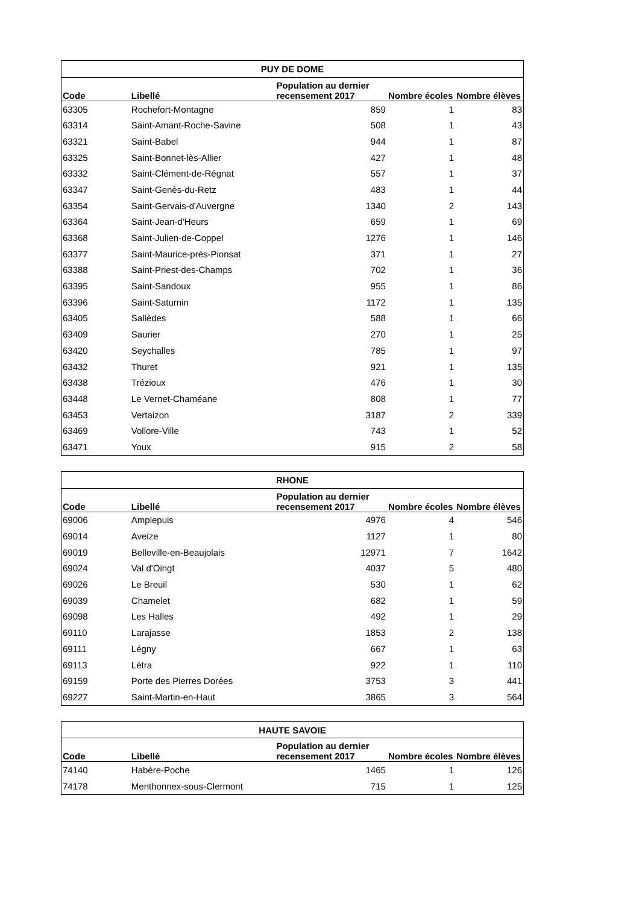| PUY DE DOME | | | | |
| --- | --- | --- | --- | --- |
| Code | Libellé | Population au dernier recensement 2017 | Nombre écoles | Nombre élèves |
| 63305 | Rochefort-Montagne | 859 | 1 | 83 |
| 63314 | Saint-Amant-Roche-Savine | 508 | 1 | 43 |
| 63321 | Saint-Babel | 944 | 1 | 87 |
| 63325 | Saint-Bonnet-lès-Allier | 427 | 1 | 48 |
| 63332 | Saint-Clément-de-Régnat | 557 | 1 | 37 |
| 63347 | Saint-Genès-du-Retz | 483 | 1 | 44 |
| 63354 | Saint-Gervais-d'Auvergne | 1340 | 2 | 143 |
| 63364 | Saint-Jean-d'Heurs | 659 | 1 | 69 |
| 63368 | Saint-Julien-de-Coppel | 1276 | 1 | 146 |
| 63377 | Saint-Maurice-près-Pionsat | 371 | 1 | 27 |
| 63388 | Saint-Priest-des-Champs | 702 | 1 | 36 |
| 63395 | Saint-Sandoux | 955 | 1 | 86 |
| 63396 | Saint-Saturnin | 1172 | 1 | 135 |
| 63405 | Sallèdes | 588 | 1 | 66 |
| 63409 | Saurier | 270 | 1 | 25 |
| 63420 | Seychalles | 785 | 1 | 97 |
| 63432 | Thuret | 921 | 1 | 135 |
| 63438 | Trézioux | 476 | 1 | 30 |
| 63448 | Le Vernet-Chaméane | 808 | 1 | 77 |
| 63453 | Vertaizon | 3187 | 2 | 339 |
| 63469 | Vollore-Ville | 743 | 1 | 52 |
| 63471 | Youx | 915 | 2 | 58 |
| RHONE | | | | |
| --- | --- | --- | --- | --- |
| Code | Libellé | Population au dernier recensement 2017 | Nombre écoles | Nombre élèves |
| 69006 | Amplepuis | 4976 | 4 | 546 |
| 69014 | Aveize | 1127 | 1 | 80 |
| 69019 | Belleville-en-Beaujolais | 12971 | 7 | 1642 |
| 69024 | Val d'Oingt | 4037 | 5 | 480 |
| 69026 | Le Breuil | 530 | 1 | 62 |
| 69039 | Chamelet | 682 | 1 | 59 |
| 69098 | Les Halles | 492 | 1 | 29 |
| 69110 | Larajasse | 1853 | 2 | 138 |
| 69111 | Légny | 667 | 1 | 63 |
| 69113 | Létra | 922 | 1 | 110 |
| 69159 | Porte des Pierres Dorées | 3753 | 3 | 441 |
| 69227 | Saint-Martin-en-Haut | 3865 | 3 | 564 |
| HAUTE SAVOIE | | | | |
| --- | --- | --- | --- | --- |
| Code | Libellé | Population au dernier recensement 2017 | Nombre écoles | Nombre élèves |
| 74140 | Habère-Poche | 1465 | 1 | 126 |
| 74178 | Menthonnex-sous-Clermont | 715 | 1 | 125 |